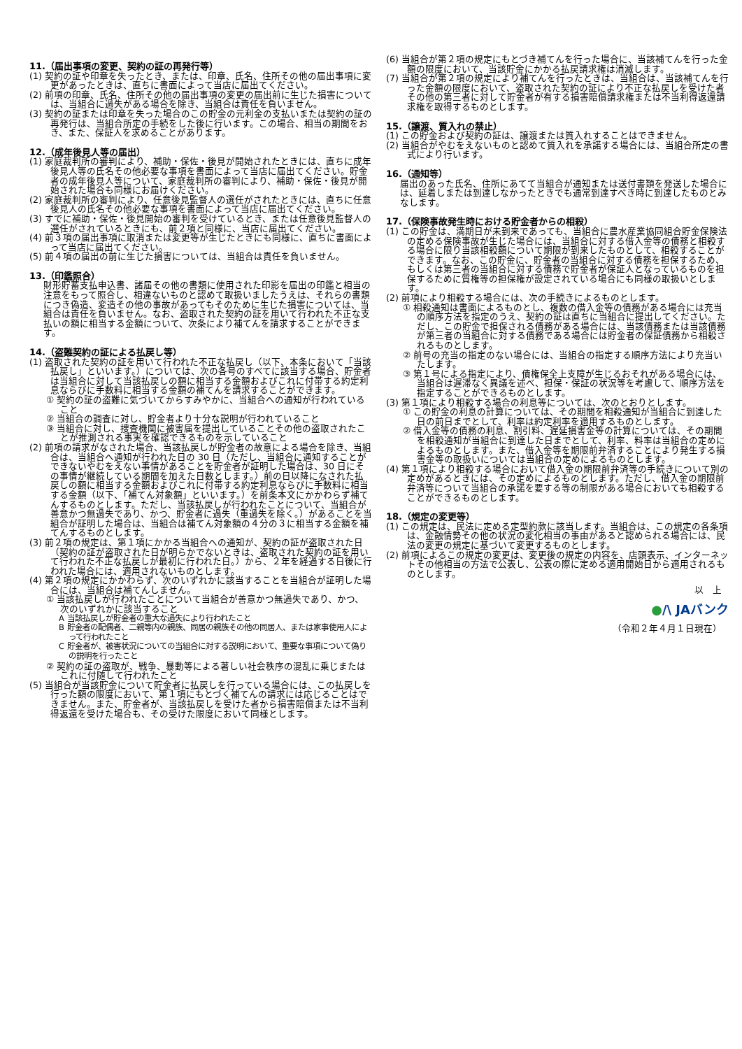11.（届出事項の変更、契約の証の再発行等）
(1) 契約の証や印章を失ったとき、または、印章、氏名、住所その他の届出事項に変更があったときは、直ちに書面によって当店に届出てください。
(2) 前項の印章、氏名、住所その他の届出事項の変更の届出前に生じた損害については、当組合に過失がある場合を除き、当組合は責任を負いません。
(3) 契約の証または印章を失った場合のこの貯金の元利金の支払いまたは契約の証の再発行は、当組合所定の手続をした後に行います。この場合、相当の期間をおき、また、保証人を求めることがあります。
12.（成年後見人等の届出）
(1) 家庭裁判所の審判により、補助・保佐・後見が開始されたときには、直ちに成年後見人等の氏名その他必要な事項を書面によって当店に届出てください。貯金者の成年後見人等について、家庭裁判所の審判により、補助・保佐・後見が開始された場合も同様にお届けください。
(2) 家庭裁判所の審判により、任意後見監督人の選任がされたときには、直ちに任意後見人の氏名その他必要な事項を書面によって当店に届出てください。
(3) すでに補助・保佐・後見開始の審判を受けているとき、または任意後見監督人の選任がされているときにも、前２項と同様に、当店に届出てください。
(4) 前３項の届出事項に取消または変更等が生じたときにも同様に、直ちに書面によって当店に届出てください。
(5) 前４項の届出の前に生じた損害については、当組合は責任を負いません。
13.（印鑑照合）
財形貯蓄支払申込書、諸届その他の書類に使用された印影を届出の印鑑と相当の注意をもって照合し、相違ないものと認めて取扱いましたうえは、それらの書類につき偽造、変造その他の事故があってもそのために生じた損害については、当組合は責任を負いません。なお、盗取された契約の証を用いて行われた不正な支払いの額に相当する金額について、次条により補てんを請求することができます。
14.（盗難契約の証による払戻し等）
(1) 盗取された契約の証を用いて行われた不正な払戻し（以下、本条において「当該払戻し」といいます。）については、次の各号のすべてに該当する場合、貯金者は当組合に対して当該払戻しの額に相当する金額およびこれに付帯する約定利息ならびに手数料に相当する金額の補てんを請求することができます。
① 契約の証の盗難に気づいてからすみやかに、当組合への通知が行われていること
② 当組合の調査に対し、貯金者より十分な説明が行われていること
③ 当組合に対し、捜査機関に被害届を提出していることその他の盗取されたことが推測される事実を確認できるものを示していること
(2) 前項の請求がなされた場合、当該払戻しが貯金者の故意による場合を除き、当組合は、当組合へ通知が行われた日の 30 日（ただし、当組合に通知することができないやむをえない事情があることを貯金者が証明した場合は、30 日にその事情が継続している期間を加えた日数とします。）前の日以降になされた払戻しの額に相当する金額およびこれに付帯する約定利息ならびに手数料に相当する金額（以下、「補てん対象額」といいます。）を前条本文にかかわらず補てんするものとします。ただし、当該払戻しが行われたことについて、当組合が善意かつ無過失であり、かつ、貯金者に過失（重過失を除く。）があることを当組合が証明した場合は、当組合は補てん対象額の４分の３に相当する金額を補てんするものとします。
(3) 前２項の規定は、第１項にかかる当組合への通知が、契約の証が盗取された日（契約の証が盗取された日が明らかでないときは、盗取された契約の証を用いて行われた不正な払戻しが最初に行われた日。）から、２年を経過する日後に行われた場合には、適用されないものとします。
(4) 第２項の規定にかかわらず、次のいずれかに該当することを当組合が証明した場合には、当組合は補てんしません。
① 当該払戻しが行われたことについて当組合が善意かつ無過失であり、かつ、次のいずれかに該当すること
A 当該払戻しが貯金者の重大な過失により行われたこと
B 貯金者の配偶者、二親等内の親族、同居の親族その他の同居人、または家事使用人によって行われたこと
C 貯金者が、被害状況についての当組合に対する説明において、重要な事項について偽りの説明を行ったこと
② 契約の証の盗取が、戦争、暴動等による著しい社会秩序の混乱に乗じまたはこれに付随して行われたこと
(5) 当組合が当該貯金について貯金者に払戻しを行っている場合には、この払戻しを行った額の限度において、第１項にもとづく補てんの請求には応じることはできません。また、貯金者が、当該払戻しを受けた者から損害賠償または不当利得返還を受けた場合も、その受けた限度において同様とします。
(6) 当組合が第２項の規定にもとづき補てんを行った場合に、当該補てんを行った金額の限度において、当該貯金にかかる払戻請求権は消滅します。
(7) 当組合が第２項の規定により補てんを行ったときは、当組合は、当該補てんを行った金額の限度において、盗取された契約の証により不正な払戻しを受けた者その他の第三者に対して貯金者が有する損害賠償請求権または不当利得返還請求権を取得するものとします。
15.（譲渡、質入れの禁止）
(1) この貯金および契約の証は、譲渡または質入れすることはできません。
(2) 当組合がやむをえないものと認めて質入れを承諾する場合には、当組合所定の書式により行います。
16.（通知等）
届出のあった氏名、住所にあてて当組合が通知または送付書類を発送した場合には、延着しまたは到達しなかったときでも通常到達すべき時に到達したものとみなします。
17.（保険事故発生時における貯金者からの相殺）
(1) この貯金は、満期日が未到来であっても、当組合に農水産業協同組合貯金保険法の定める保険事故が生じた場合には、当組合に対する借入金等の債務と相殺する場合に限り当該相殺額について期限が到来したものとして、相殺することができます。なお、この貯金に、貯金者の当組合に対する債務を担保するため、もしくは第三者の当組合に対する債務で貯金者が保証人となっているものを担保するために質権等の担保権が設定されている場合にも同様の取扱いとします。
(2) 前項により相殺する場合には、次の手続きによるものとします。
① 相殺通知は書面によるものとし、複数の借入金等の債務がある場合には充当の順序方法を指定のうえ、契約の証は直ちに当組合に提出してください。ただし、この貯金で担保される債務がある場合には、当該債務または当該債務が第三者の当組合に対する債務である場合には貯金者の保証債務から相殺されるものとします。
② 前号の充当の指定のない場合には、当組合の指定する順序方法により充当いたします。
③ 第１号による指定により、債権保全上支障が生じるおそれがある場合には、当組合は遅滞なく異議を述べ、担保・保証の状況等を考慮して、順序方法を指定することができるものとします。
(3) 第１項により相殺する場合の利息等については、次のとおりとします。
① この貯金の利息の計算については、その期間を相殺通知が当組合に到達した日の前日までとして、利率は約定利率を適用するものとします。
② 借入金等の債務の利息、割引料、遅延損害金等の計算については、その期間を相殺通知が当組合に到達した日までとして、利率、料率は当組合の定めによるものとします。また、借入金等を期限前弁済することにより発生する損害金等の取扱いについては当組合の定めによるものとします。
(4) 第１項により相殺する場合において借入金の期限前弁済等の手続きについて別の定めがあるときには、その定めによるものとします。ただし、借入金の期限前弁済等について当組合の承諾を要する等の制限がある場合においても相殺することができるものとします。
18.（規定の変更等）
(1) この規定は、民法に定める定型約款に該当します。当組合は、この規定の各条項は、金融情勢その他の状況の変化相当の事由があると認められる場合には、民法の変更の規定に基づいて変更するものとします。
(2) 前項によるこの規定の変更は、変更後の規定の内容を、店頭表示、インターネットその他相当の方法で公表し、公表の際に定める適用開始日から適用されるものとします。
以　上
●/\ JAバンク
（令和２年４月１日現在）